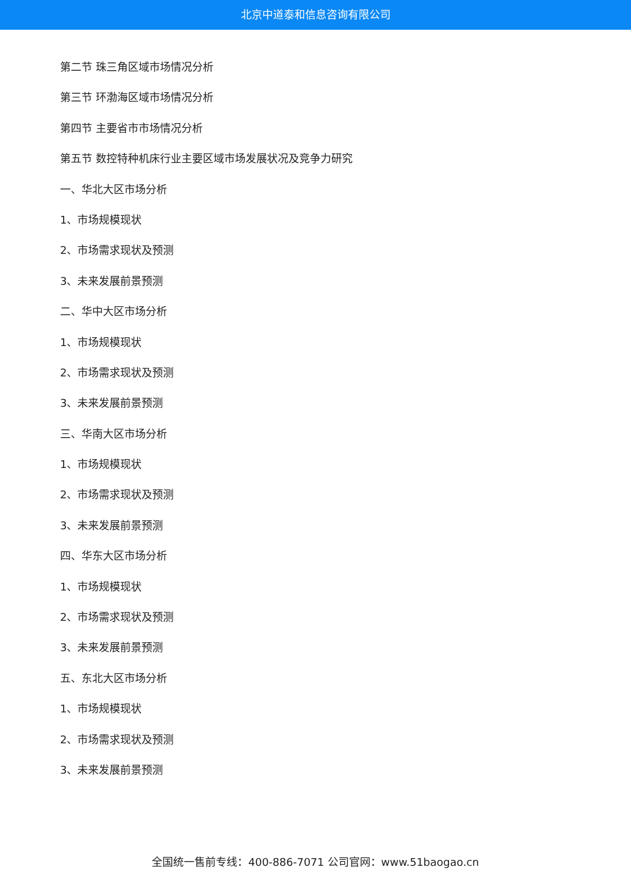北京中道泰和信息咨询有限公司
第二节 珠三角区域市场情况分析
第三节 环渤海区域市场情况分析
第四节 主要省市市场情况分析
第五节 数控特种机床行业主要区域市场发展状况及竞争力研究
一、华北大区市场分析
1、市场规模现状
2、市场需求现状及预测
3、未来发展前景预测
二、华中大区市场分析
1、市场规模现状
2、市场需求现状及预测
3、未来发展前景预测
三、华南大区市场分析
1、市场规模现状
2、市场需求现状及预测
3、未来发展前景预测
四、华东大区市场分析
1、市场规模现状
2、市场需求现状及预测
3、未来发展前景预测
五、东北大区市场分析
1、市场规模现状
2、市场需求现状及预测
3、未来发展前景预测
全国统一售前专线：400-886-7071 公司官网：www.51baogao.cn